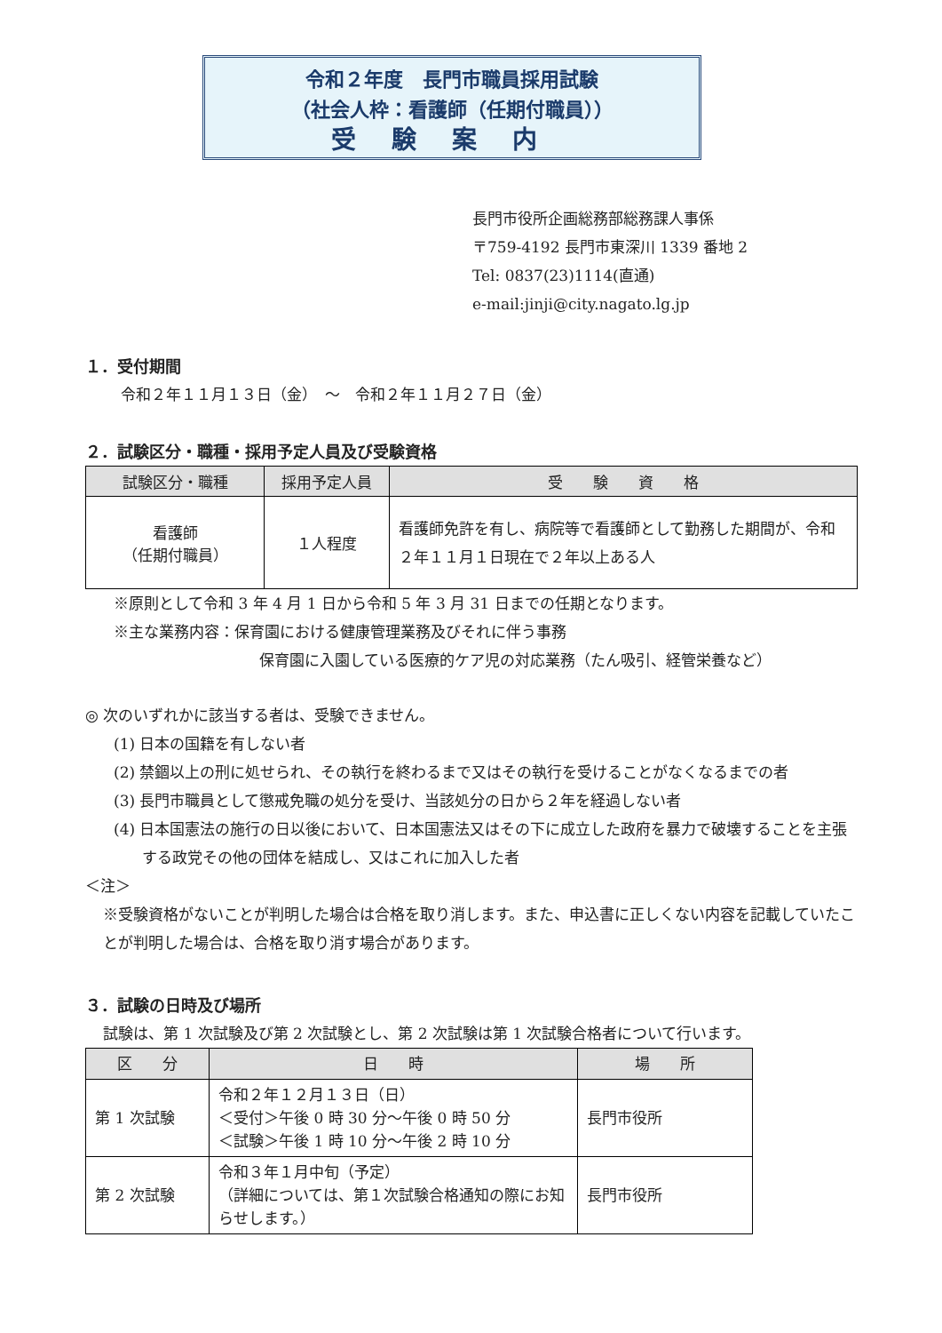令和２年度　長門市職員採用試験
（社会人枠：看護師（任期付職員））
受験案内
長門市役所企画総務部総務課人事係
〒759-4192 長門市東深川 1339 番地 2
Tel: 0837(23)1114(直通)
e-mail:jinji@city.nagato.lg.jp
１．受付期間
令和２年１１月１３日（金）　～　令和２年１１月２７日（金）
２．試験区分・職種・採用予定人員及び受験資格
| 試験区分・職種 | 採用予定人員 | 受 験 資 格 |
| --- | --- | --- |
| 看護師 （任期付職員） | １人程度 | 看護師免許を有し、病院等で看護師として勤務した期間が、令和２年１１月１日現在で２年以上ある人 |
※原則として令和 3 年 4 月 1 日から令和 5 年 3 月 31 日までの任期となります。
※主な業務内容：保育園における健康管理業務及びそれに伴う事務
保育園に入園している医療的ケア児の対応業務（たん吸引、経管栄養など）
◎ 次のいずれかに該当する者は、受験できません。
(1) 日本の国籍を有しない者
(2) 禁錮以上の刑に処せられ、その執行を終わるまで又はその執行を受けることがなくなるまでの者
(3) 長門市職員として懲戒免職の処分を受け、当該処分の日から２年を経過しない者
(4) 日本国憲法の施行の日以後において、日本国憲法又はその下に成立した政府を暴力で破壊することを主張する政党その他の団体を結成し、又はこれに加入した者
＜注＞
※受験資格がないことが判明した場合は合格を取り消します。また、申込書に正しくない内容を記載していたことが判明した場合は、合格を取り消す場合があります。
３．試験の日時及び場所
試験は、第 1 次試験及び第 2 次試験とし、第 2 次試験は第 1 次試験合格者について行います。
| 区 分 | 日 時 | 場 所 |
| --- | --- | --- |
| 第 1 次試験 | 令和２年１２月１３日（日） ＜受付＞午後 0 時 30 分～午後 0 時 50 分 ＜試験＞午後 1 時 10 分～午後 2 時 10 分 | 長門市役所 |
| 第 2 次試験 | 令和３年１月中旬（予定） （詳細については、第１次試験合格通知の際にお知らせします。） | 長門市役所 |